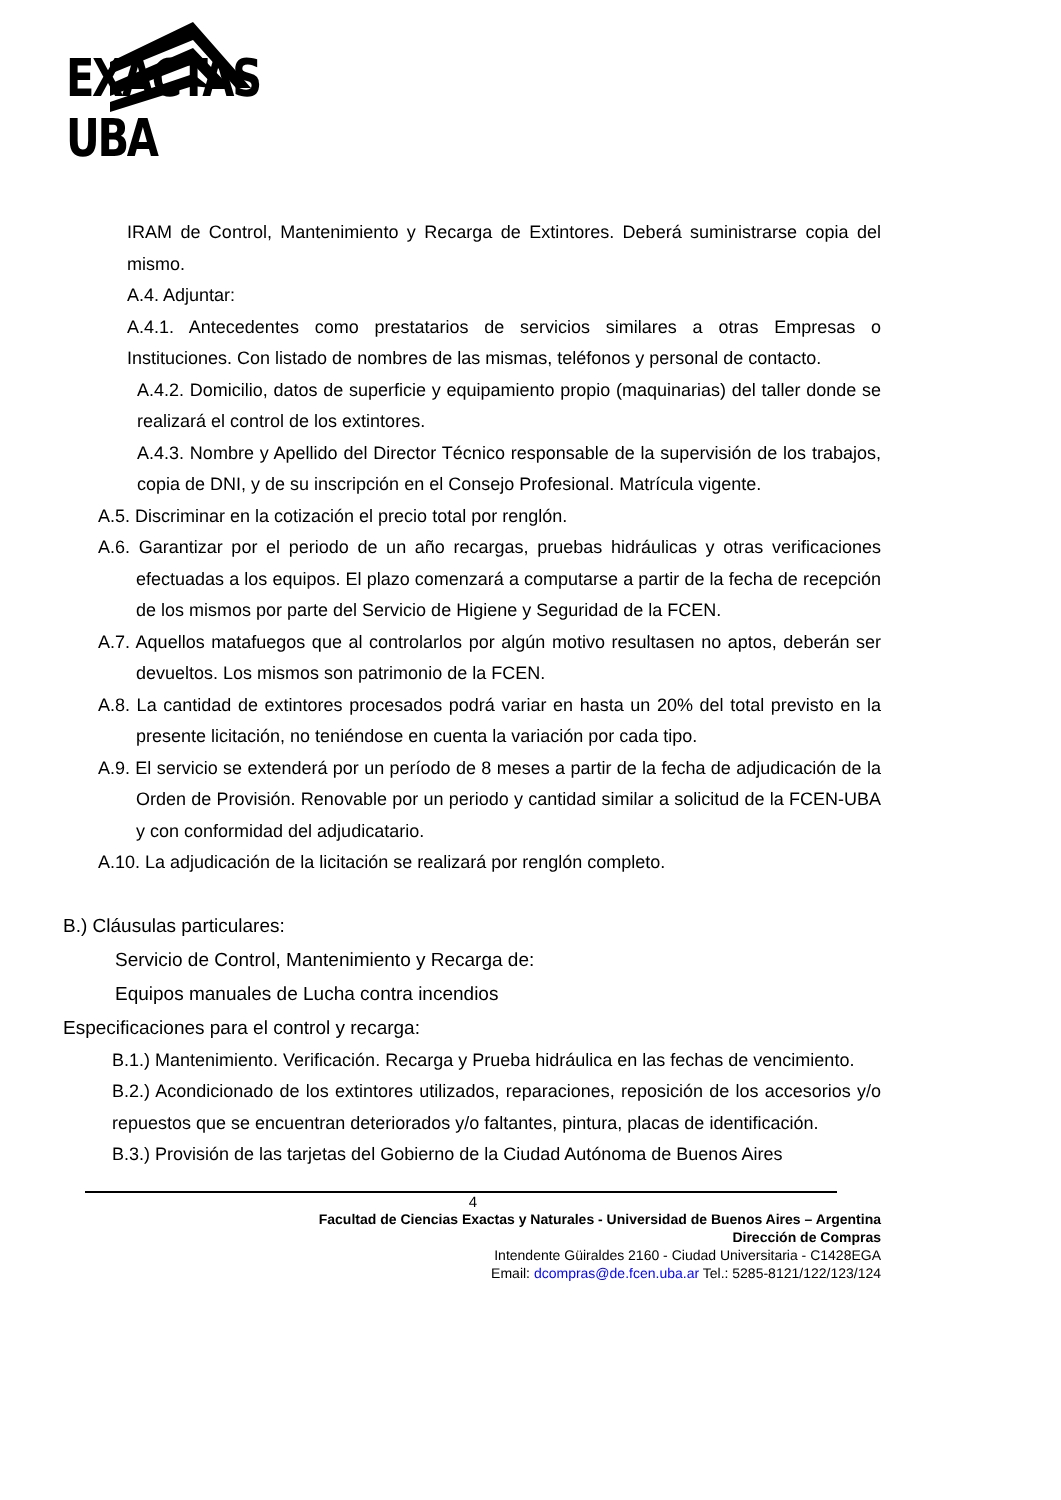EXACTAS UBA
IRAM de Control, Mantenimiento y Recarga de Extintores. Deberá suministrarse copia del mismo.
A.4. Adjuntar:
A.4.1. Antecedentes como prestatarios de servicios similares a otras Empresas o Instituciones. Con listado de nombres de las mismas, teléfonos y personal de contacto.
A.4.2. Domicilio, datos de superficie y equipamiento propio (maquinarias) del taller donde se realizará el control de los extintores.
A.4.3. Nombre y Apellido del Director Técnico responsable de la supervisión de los trabajos, copia de DNI, y de su inscripción en el Consejo Profesional. Matrícula vigente.
A.5. Discriminar en la cotización el precio total por renglón.
A.6. Garantizar por el periodo de un año recargas, pruebas hidráulicas y otras verificaciones efectuadas a los equipos. El plazo comenzará a computarse a partir de la fecha de recepción de los mismos por parte del Servicio de Higiene y Seguridad de la FCEN.
A.7. Aquellos matafuegos que al controlarlos por algún motivo resultasen no aptos, deberán ser devueltos. Los mismos son patrimonio de la FCEN.
A.8. La cantidad de extintores procesados podrá variar en hasta un 20% del total previsto en la presente licitación, no teniéndose en cuenta la variación por cada tipo.
A.9. El servicio se extenderá por un período de 8 meses a partir de la fecha de adjudicación de la Orden de Provisión. Renovable por un periodo y cantidad similar a solicitud de la FCEN-UBA y con conformidad del adjudicatario.
A.10. La adjudicación de la licitación se realizará por renglón completo.
B.) Cláusulas particulares:
Servicio de Control, Mantenimiento y Recarga de:
Equipos manuales de Lucha contra incendios
Especificaciones para el control y recarga:
B.1.) Mantenimiento. Verificación. Recarga y Prueba hidráulica en las fechas de vencimiento.
B.2.) Acondicionado de los extintores utilizados, reparaciones, reposición de los accesorios y/o repuestos que se encuentran deteriorados y/o faltantes, pintura, placas de identificación.
B.3.) Provisión de las tarjetas del Gobierno de la Ciudad Autónoma de Buenos Aires
4
Facultad de Ciencias Exactas y Naturales - Universidad de Buenos Aires – Argentina
Dirección de Compras
Intendente Güiraldes 2160 - Ciudad Universitaria - C1428EGA
Email: dcompras@de.fcen.uba.ar Tel.: 5285-8121/122/123/124